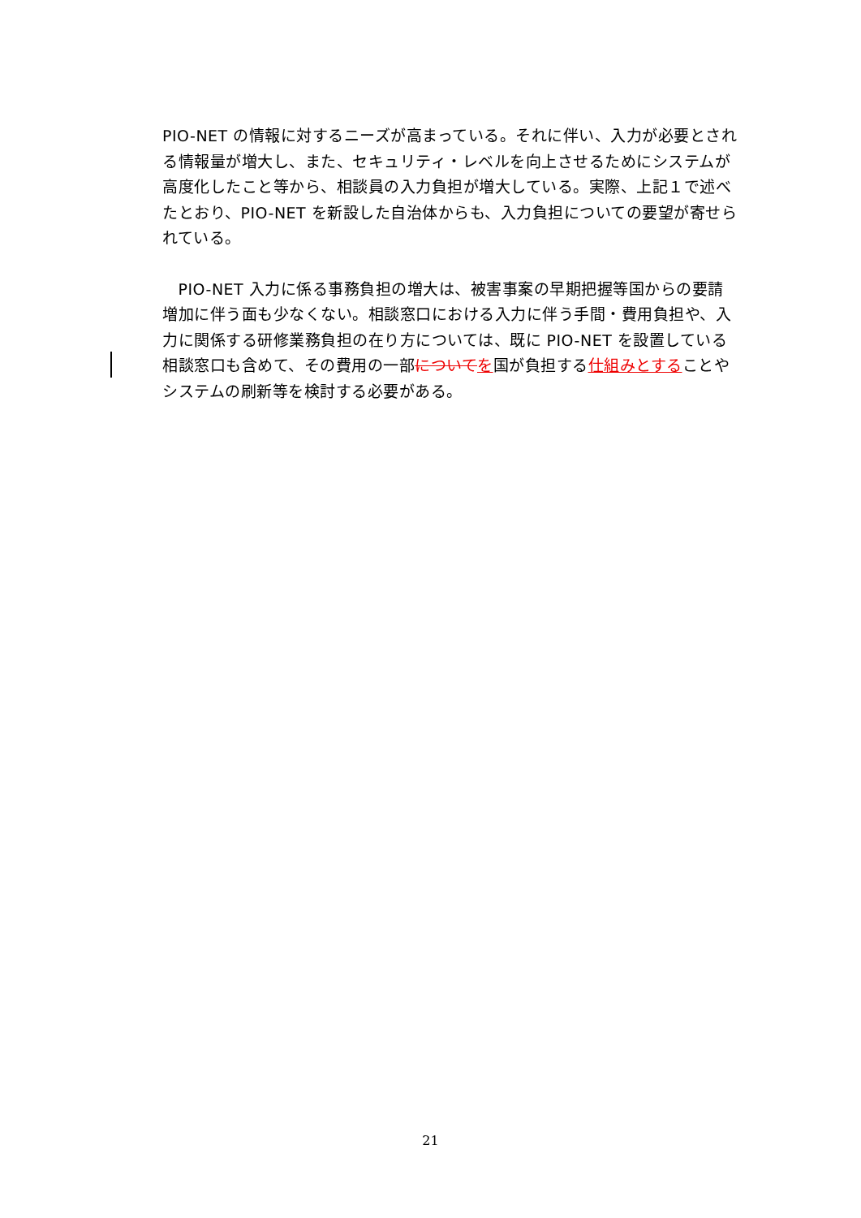PIO-NET の情報に対するニーズが高まっている。それに伴い、入力が必要とされる情報量が増大し、また、セキュリティ・レベルを向上させるためにシステムが高度化したこと等から、相談員の入力負担が増大している。実際、上記１で述べたとおり、PIO-NET を新設した自治体からも、入力負担についての要望が寄せられている。
　PIO-NET 入力に係る事務負担の増大は、被害事案の早期把握等国からの要請増加に伴う面も少なくない。相談窓口における入力に伴う手間・費用負担や、入力に関係する研修業務負担の在り方については、既に PIO-NET を設置している相談窓口も含めて、その費用の一部について を国が負担する仕組みとすることやシステムの刷新等を検討する必要がある。
21